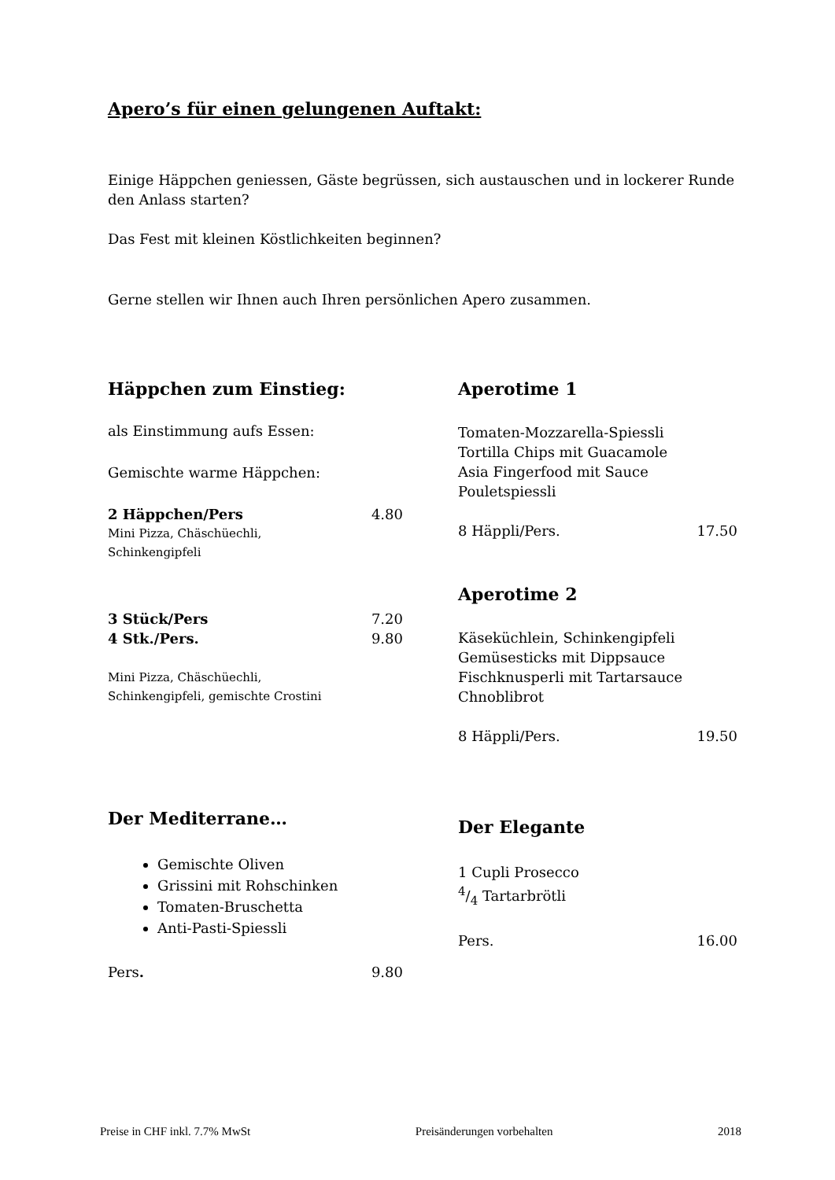Apero’s für einen gelungenen Auftakt:
Einige Häppchen geniessen, Gäste begrüssen, sich austauschen und in lockerer Runde den Anlass starten?
Das Fest mit kleinen Köstlichkeiten beginnen?
Gerne stellen wir Ihnen auch Ihren persönlichen Apero zusammen.
Häppchen zum Einstieg:
als Einstimmung aufs Essen:
Gemischte warme Häppchen:
2 Häppchen/Pers 4.80
Mini Pizza, Chäschüechli,
Schinkengipfeli
3 Stück/Pers 7.20
4 Stk./Pers. 9.80
Mini Pizza, Chäschüechli,
Schinkengipfeli, gemischte Crostini
Der Mediterrane…
Gemischte Oliven
Grissini mit Rohschinken
Tomaten-Bruschetta
Anti-Pasti-Spiessli
Pers. 9.80
Aperotime 1
Tomaten-Mozzarella-Spiessli
Tortilla Chips mit Guacamole
Asia Fingerfood mit Sauce
Pouletspiessli
8 Häppli/Pers. 17.50
Aperotime 2
Käseküchlein, Schinkengipfeli
Gemüsesticks mit Dippsauce
Fischknusperli mit Tartarsauce
Chnoblibrot
8 Häppli/Pers. 19.50
Der Elegante
1 Cupli Prosecco
4/4 Tartarbrötli
Pers. 16.00
Preise in CHF inkl. 7.7% MwSt Preisänderungen vorbehalten 2018